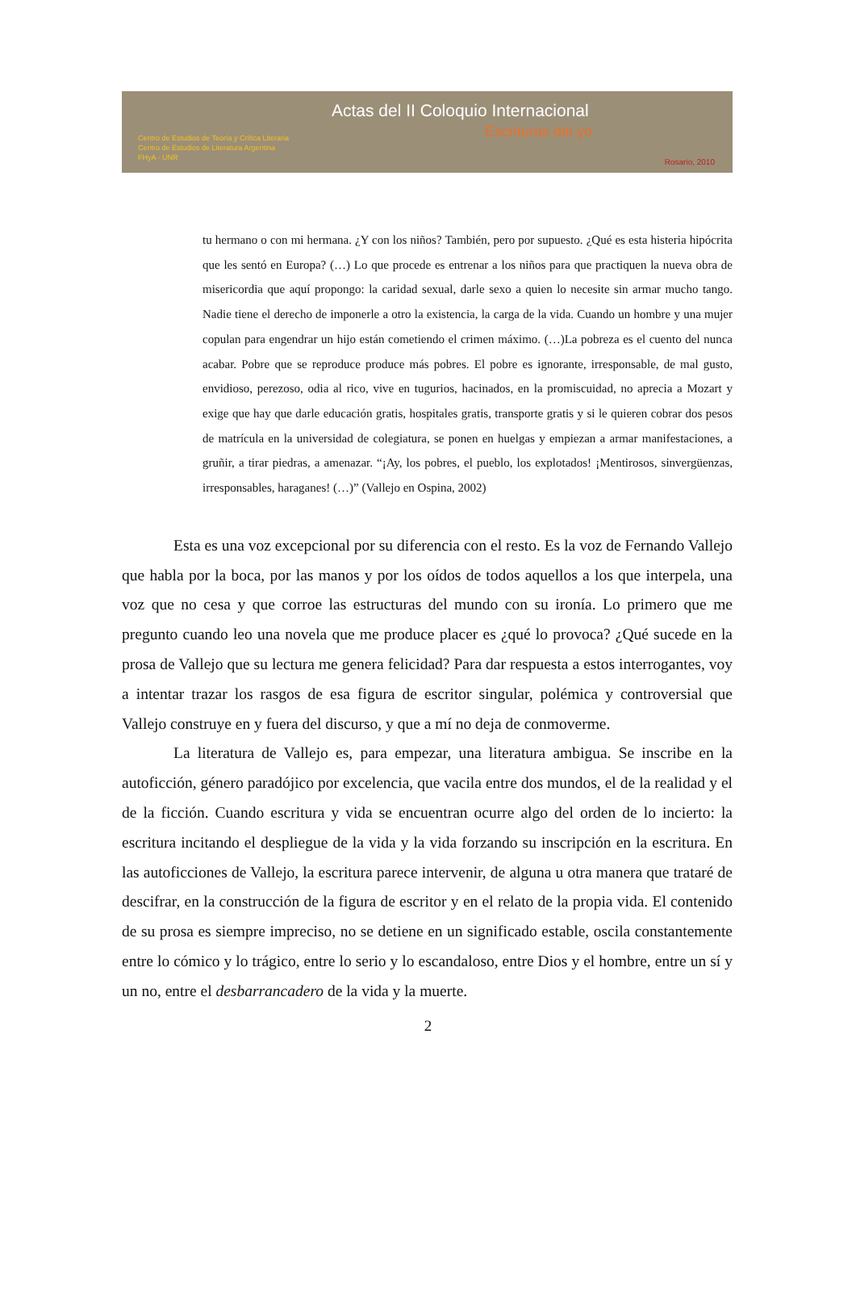Actas del II Coloquio Internacional
Escrituras del yo
Centro de Estudios de Teoría y Crítica Literaria
Centro de Estudios de Literatura Argentina
FHyA - UNR
Rosario, 2010
tu hermano o con mi hermana. ¿Y con los niños? También, pero por supuesto. ¿Qué es esta histeria hipócrita que les sentó en Europa? (…) Lo que procede es entrenar a los niños para que practiquen la nueva obra de misericordia que aquí propongo: la caridad sexual, darle sexo a quien lo necesite sin armar mucho tango. Nadie tiene el derecho de imponerle a otro la existencia, la carga de la vida. Cuando un hombre y una mujer copulan para engendrar un hijo están cometiendo el crimen máximo. (…)La pobreza es el cuento del nunca acabar. Pobre que se reproduce produce más pobres. El pobre es ignorante, irresponsable, de mal gusto, envidioso, perezoso, odia al rico, vive en tugurios, hacinados, en la promiscuidad, no aprecia a Mozart y exige que hay que darle educación gratis, hospitales gratis, transporte gratis y si le quieren cobrar dos pesos de matrícula en la universidad de colegiatura, se ponen en huelgas y empiezan a armar manifestaciones, a gruñir, a tirar piedras, a amenazar. “¡Ay, los pobres, el pueblo, los explotados! ¡Mentirosos, sinvergüenzas, irresponsables, haraganes! (…)” (Vallejo en Ospina, 2002)
Esta es una voz excepcional por su diferencia con el resto. Es la voz de Fernando Vallejo que habla por la boca, por las manos y por los oídos de todos aquellos a los que interpela, una voz que no cesa y que corroe las estructuras del mundo con su ironía. Lo primero que me pregunto cuando leo una novela que me produce placer es ¿qué lo provoca? ¿Qué sucede en la prosa de Vallejo que su lectura me genera felicidad? Para dar respuesta a estos interrogantes, voy a intentar trazar los rasgos de esa figura de escritor singular, polémica y controversial que Vallejo construye en y fuera del discurso, y que a mí no deja de conmoverme.
La literatura de Vallejo es, para empezar, una literatura ambigua. Se inscribe en la autoficción, género paradójico por excelencia, que vacila entre dos mundos, el de la realidad y el de la ficción. Cuando escritura y vida se encuentran ocurre algo del orden de lo incierto: la escritura incitando el despliegue de la vida y la vida forzando su inscripción en la escritura. En las autoficciones de Vallejo, la escritura parece intervenir, de alguna u otra manera que trataré de descifrar, en la construcción de la figura de escritor y en el relato de la propia vida. El contenido de su prosa es siempre impreciso, no se detiene en un significado estable, oscila constantemente entre lo cómico y lo trágico, entre lo serio y lo escandaloso, entre Dios y el hombre, entre un sí y un no, entre el desbarrancadero de la vida y la muerte.
2